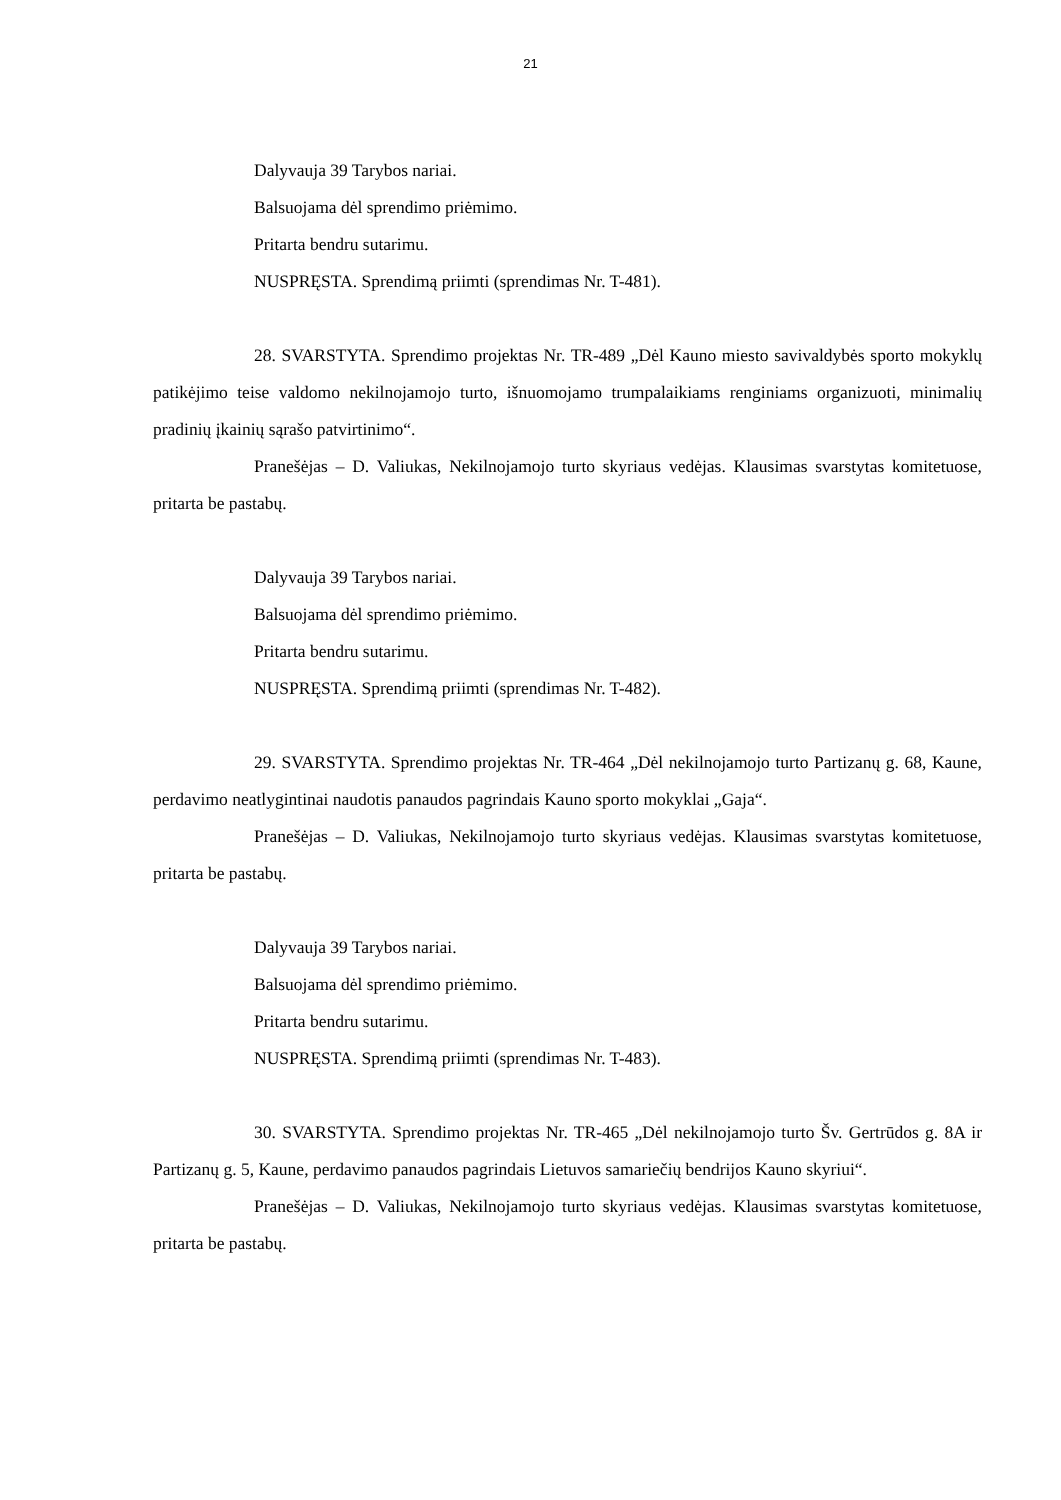21
Dalyvauja 39 Tarybos nariai.
Balsuojama dėl sprendimo priėmimo.
Pritarta bendru sutarimu.
NUSPRĘSTA. Sprendimą priimti (sprendimas Nr. T-481).
28. SVARSTYTA. Sprendimo projektas Nr. TR-489 „Dėl Kauno miesto savivaldybės sporto mokyklų patikėjimo teise valdomo nekilnojamojo turto, išnuomojamo trumpalaikiams renginiams organizuoti, minimalių pradinių įkainių sąrašo patvirtinimo“.
Pranešėjas – D. Valiukas, Nekilnojamojo turto skyriaus vedėjas. Klausimas svarstytas komitetuose, pritarta be pastabų.
Dalyvauja 39 Tarybos nariai.
Balsuojama dėl sprendimo priėmimo.
Pritarta bendru sutarimu.
NUSPRĘSTA. Sprendimą priimti (sprendimas Nr. T-482).
29. SVARSTYTA. Sprendimo projektas Nr. TR-464 „Dėl nekilnojamojo turto Partizanų g. 68, Kaune, perdavimo neatlygintinai naudotis panaudos pagrindais Kauno sporto mokyklai „Gaja“.
Pranešėjas – D. Valiukas, Nekilnojamojo turto skyriaus vedėjas. Klausimas svarstytas komitetuose, pritarta be pastabų.
Dalyvauja 39 Tarybos nariai.
Balsuojama dėl sprendimo priėmimo.
Pritarta bendru sutarimu.
NUSPRĘSTA. Sprendimą priimti (sprendimas Nr. T-483).
30. SVARSTYTA. Sprendimo projektas Nr. TR-465 „Dėl nekilnojamojo turto Šv. Gertrūdos g. 8A ir Partizanų g. 5, Kaune, perdavimo panaudos pagrindais Lietuvos samariečių bendrijos Kauno skyriui“.
Pranešėjas – D. Valiukas, Nekilnojamojo turto skyriaus vedėjas. Klausimas svarstytas komitetuose, pritarta be pastabų.